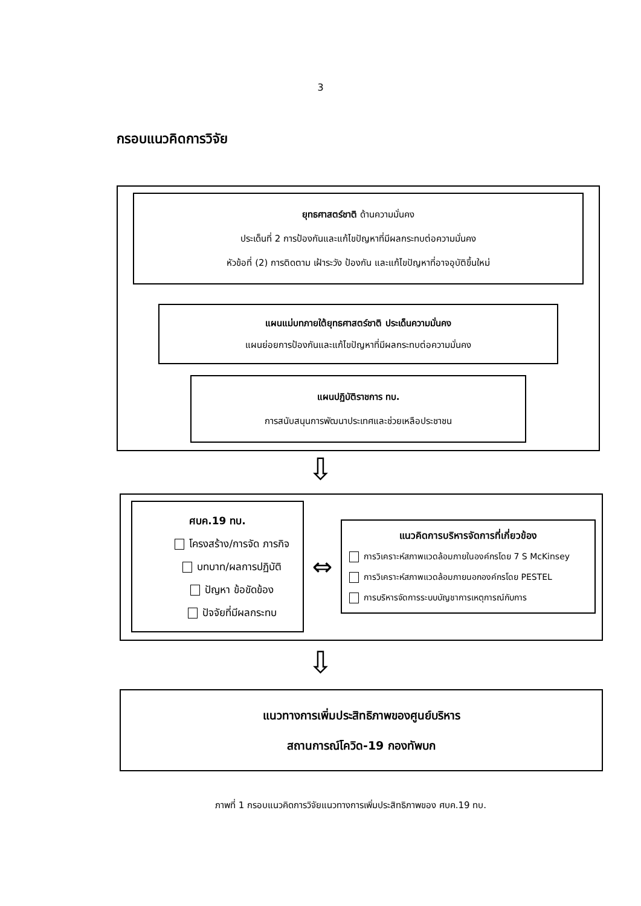3
กรอบแนวคิดการวิจัย
ยุทธศาสตร์ชาติ ด้านความมั่นคง
ประเด็นที่ 2 การป้องกันและแก้ไขปัญหาที่มีผลกระทบต่อความมั่นคง
หัวข้อที่ (2) การติดตาม เฝ้าระวัง ป้องกัน และแก้ไขปัญหาที่อาจอุบัติขึ้นใหม่
แผนแม่บทภายใต้ยุทธศาสตร์ชาติ ประเด็นความมั่นคง
แผนย่อยการป้องกันและแก้ไขปัญหาที่มีผลกระทบต่อความมั่นคง
แผนปฏิบัติราชการ ทบ.
การสนับสนุนการพัฒนาประเทศและช่วยเหลือประชาชน
⇩
ศบค.19 ทบ.
โครงสร้าง/การจัด ภารกิจ
บทบาท/ผลการปฏิบัติ
ปัญหา ข้อขัดข้อง
ปัจจัยที่มีผลกระทบ
⇔
แนวคิดการบริหารจัดการที่เกี่ยวข้อง
การวิเคราะห์สภาพแวดล้อมภายในองค์กรโดย 7 S McKinsey
การวิเคราะห์สภาพแวดล้อมภายนอกองค์กรโดย PESTEL
การบริหารจัดการระบบบัญชาการเหตุการณ์กับการ
⇩
แนวทางการเพิ่มประสิทธิภาพของศูนย์บริหาร
สถานการณ์โควิด-19 กองทัพบก
ภาพที่ 1 กรอบแนวคิดการวิจัยแนวทางการเพิ่มประสิทธิภาพของ ศบค.19 ทบ.